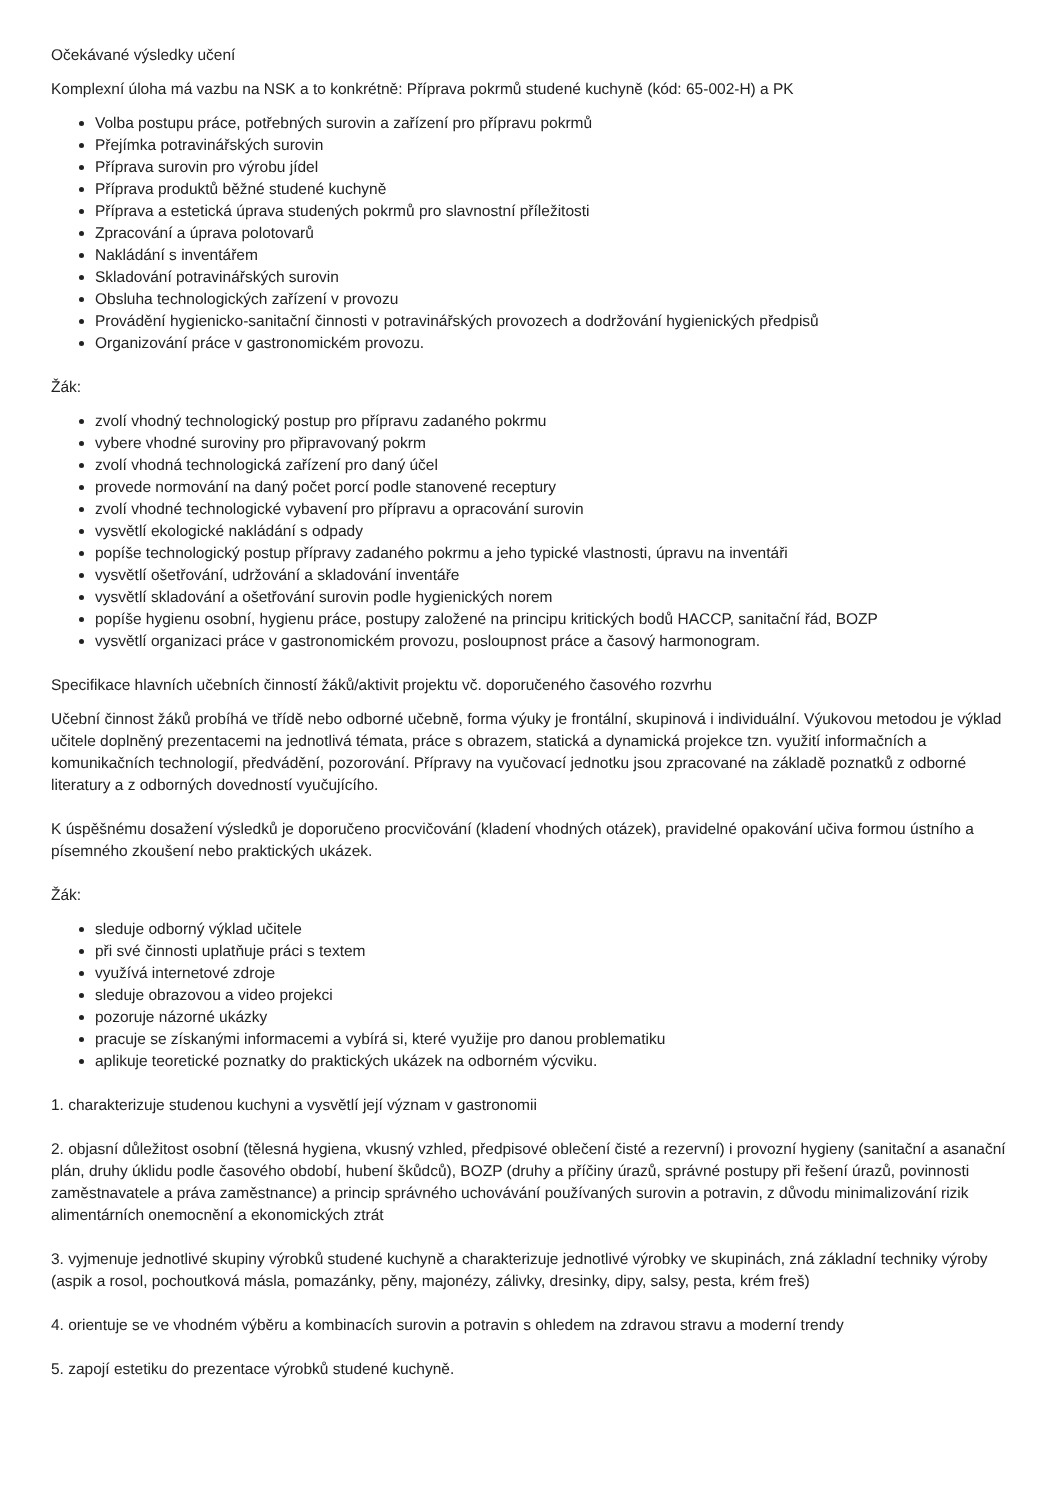Očekávané výsledky učení
Komplexní úloha má vazbu na NSK a to konkrétně: Příprava pokrmů studené kuchyně (kód: 65-002-H) a PK
Volba postupu práce, potřebných surovin a zařízení pro přípravu pokrmů
Přejímka potravinářských surovin
Příprava surovin pro výrobu jídel
Příprava produktů běžné studené kuchyně
Příprava a estetická úprava studených pokrmů pro slavnostní příležitosti
Zpracování a úprava polotovarů
Nakládání s inventářem
Skladování potravinářských surovin
Obsluha technologických zařízení v provozu
Provádění hygienicko-sanitační činnosti v potravinářských provozech a dodržování hygienických předpisů
Organizování práce v gastronomickém provozu.
Žák:
zvolí vhodný technologický postup pro přípravu zadaného pokrmu
vybere vhodné suroviny pro připravovaný pokrm
zvolí vhodná technologická zařízení pro daný účel
provede normování na daný počet porcí podle stanovené receptury
zvolí vhodné technologické vybavení pro přípravu a opracování surovin
vysvětlí ekologické nakládání s odpady
popíše technologický postup přípravy zadaného pokrmu a jeho typické vlastnosti, úpravu na inventáři
vysvětlí ošetřování, udržování a skladování inventáře
vysvětlí skladování a ošetřování surovin podle hygienických norem
popíše hygienu osobní, hygienu práce, postupy založené na principu kritických bodů HACCP, sanitační řád, BOZP
vysvětlí organizaci práce v gastronomickém provozu, posloupnost práce a časový harmonogram.
Specifikace hlavních učebních činností žáků/aktivit projektu vč. doporučeného časového rozvrhu
Učební činnost žáků probíhá ve třídě nebo odborné učebně, forma výuky je frontální, skupinová i individuální. Výukovou metodou je výklad učitele doplněný prezentacemi na jednotlivá témata, práce s obrazem, statická a dynamická projekce tzn. využití informačních a komunikačních technologií, předvádění, pozorování. Přípravy na vyučovací jednotku jsou zpracované na základě poznatků z odborné literatury a z odborných dovedností vyučujícího.
K úspěšnému dosažení výsledků je doporučeno procvičování (kladení vhodných otázek), pravidelné opakování učiva formou ústního a písemného zkoušení nebo praktických ukázek.
Žák:
sleduje odborný výklad učitele
při své činnosti uplatňuje práci s textem
využívá internetové zdroje
sleduje obrazovou a video projekci
pozoruje názorné ukázky
pracuje se získanými informacemi a vybírá si, které využije pro danou problematiku
aplikuje teoretické poznatky do praktických ukázek na odborném výcviku.
1. charakterizuje studenou kuchyni a vysvětlí její význam v gastronomii
2. objasní důležitost osobní (tělesná hygiena, vkusný vzhled, předpisové oblečení čisté a rezervní) i provozní hygieny (sanitační a asanační plán, druhy úklidu podle časového období, hubení škůdců), BOZP (druhy a příčiny úrazů, správné postupy při řešení úrazů, povinnosti zaměstnavatele a práva zaměstnance) a princip správného uchovávání používaných surovin a potravin, z důvodu minimalizování rizik alimentárních onemocnění a ekonomických ztrát
3. vyjmenuje jednotlivé skupiny výrobků studené kuchyně a charakterizuje jednotlivé výrobky ve skupinách, zná základní techniky výroby (aspik a rosol, pochoutková másla, pomazánky, pěny, majonézy, zálivky, dresinky, dipy, salsy, pesta, krém freš)
4. orientuje se ve vhodném výběru a kombinacích surovin a potravin s ohledem na zdravou stravu a moderní trendy
5. zapojí estetiku do prezentace výrobků studené kuchyně.